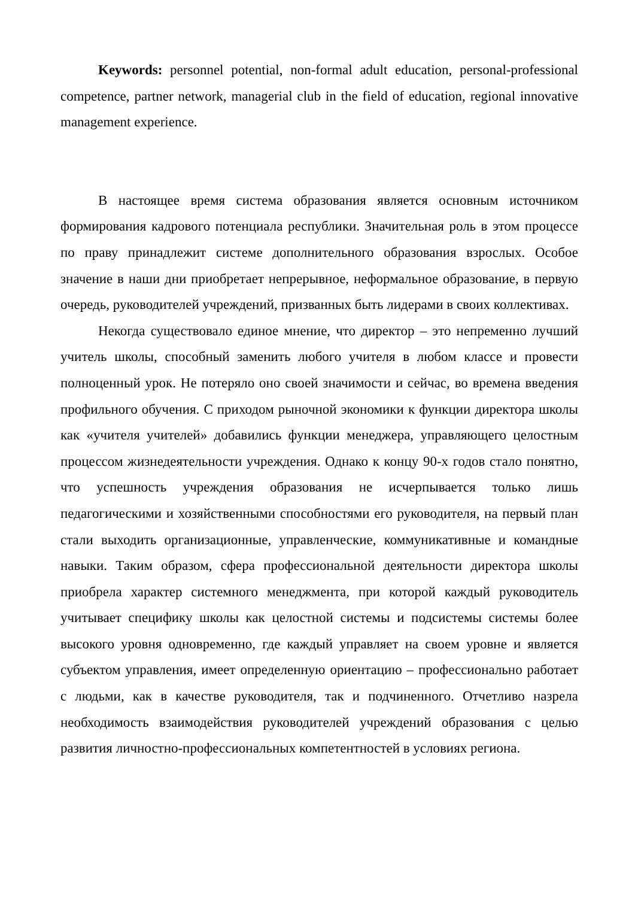Keywords: personnel potential, non-formal adult education, personal-professional competence, partner network, managerial club in the field of education, regional innovative management experience.
В настоящее время система образования является основным источником формирования кадрового потенциала республики. Значительная роль в этом процессе по праву принадлежит системе дополнительного образования взрослых. Особое значение в наши дни приобретает непрерывное, неформальное образование, в первую очередь, руководителей учреждений, призванных быть лидерами в своих коллективах.
Некогда существовало единое мнение, что директор – это непременно лучший учитель школы, способный заменить любого учителя в любом классе и провести полноценный урок. Не потеряло оно своей значимости и сейчас, во времена введения профильного обучения. С приходом рыночной экономики к функции директора школы как «учителя учителей» добавились функции менеджера, управляющего целостным процессом жизнедеятельности учреждения. Однако к концу 90-х годов стало понятно, что успешность учреждения образования не исчерпывается только лишь педагогическими и хозяйственными способностями его руководителя, на первый план стали выходить организационные, управленческие, коммуникативные и командные навыки. Таким образом, сфера профессиональной деятельности директора школы приобрела характер системного менеджмента, при которой каждый руководитель учитывает специфику школы как целостной системы и подсистемы системы более высокого уровня одновременно, где каждый управляет на своем уровне и является субъектом управления, имеет определенную ориентацию – профессионально работает с людьми, как в качестве руководителя, так и подчиненного. Отчетливо назрела необходимость взаимодействия руководителей учреждений образования с целью развития личностно-профессиональных компетентностей в условиях региона.